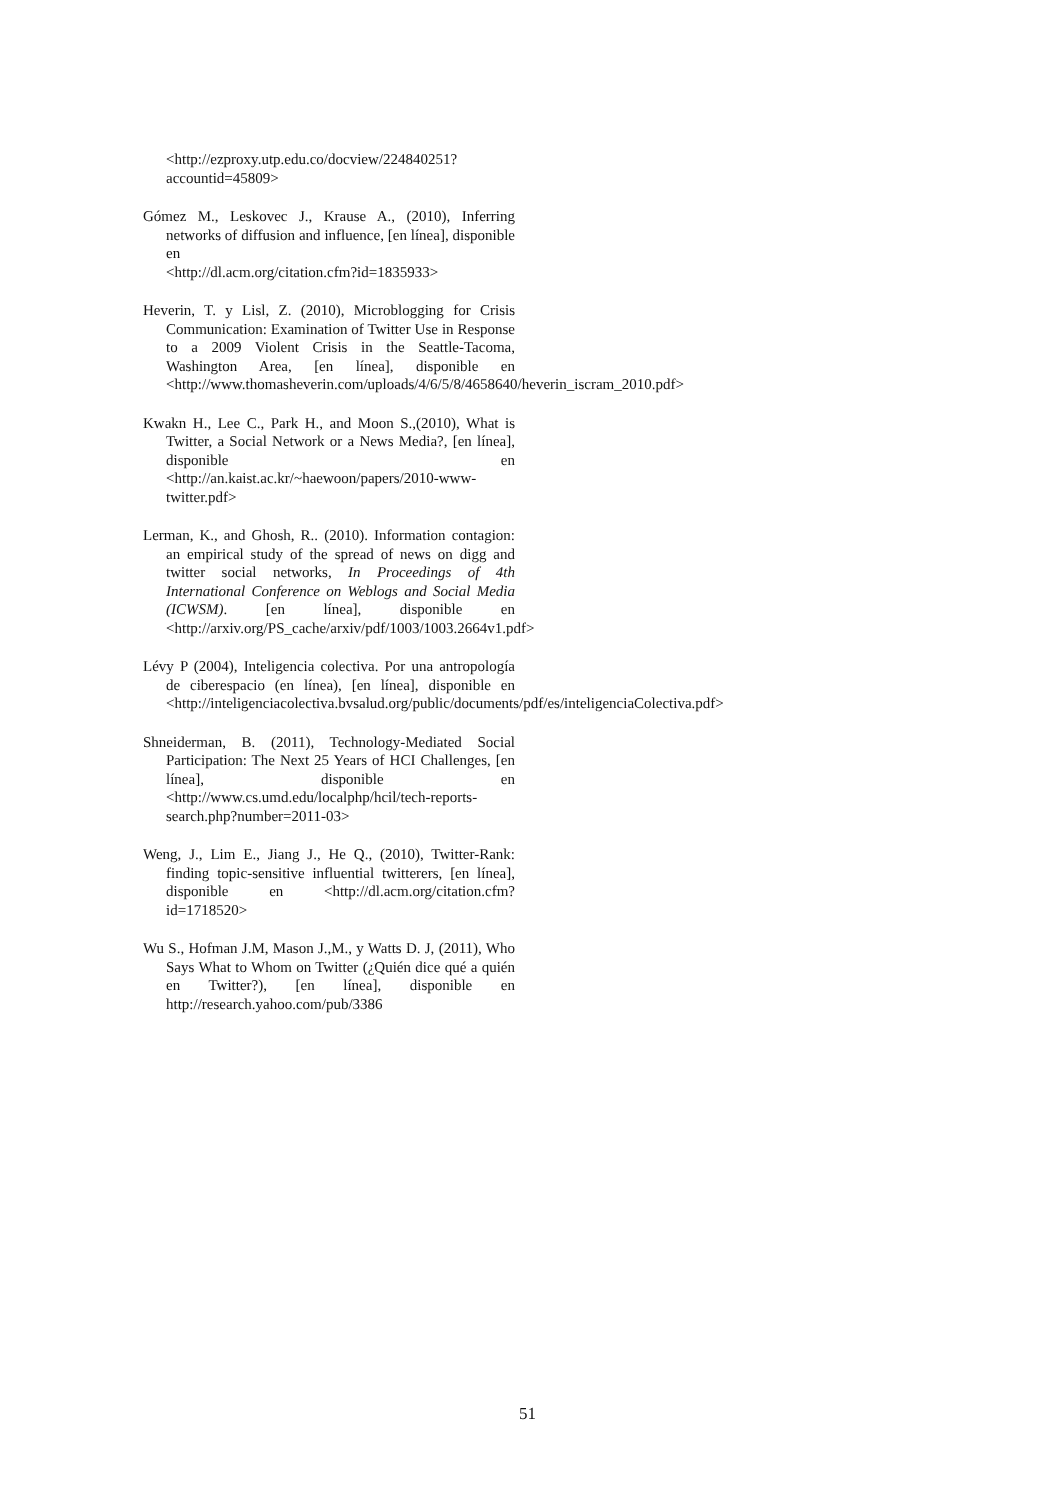<http://ezproxy.utp.edu.co/docview/224840251?accountid=45809>
Gómez M., Leskovec J., Krause A., (2010), Inferring networks of diffusion and influence, [en línea], disponible en
<http://dl.acm.org/citation.cfm?id=1835933>
Heverin, T. y Lisl, Z. (2010), Microblogging for Crisis Communication: Examination of Twitter Use in Response to a 2009 Violent Crisis in the Seattle-Tacoma, Washington Area, [en línea], disponible en <http://www.thomasheverin.com/uploads/4/6/5/8/4658640/heverin_iscram_2010.pdf>
Kwakn H., Lee C., Park H., and Moon S.,(2010), What is Twitter, a Social Network or a News Media?, [en línea], disponible en <http://an.kaist.ac.kr/~haewoon/papers/2010-www-twitter.pdf>
Lerman, K., and Ghosh, R.. (2010). Information contagion: an empirical study of the spread of news on digg and twitter social networks, In Proceedings of 4th International Conference on Weblogs and Social Media (ICWSM). [en línea], disponible en <http://arxiv.org/PS_cache/arxiv/pdf/1003/1003.2664v1.pdf>
Lévy P (2004), Inteligencia colectiva. Por una antropología de ciberespacio (en línea), [en línea], disponible en <http://inteligenciacolectiva.bvsalud.org/public/documents/pdf/es/inteligenciaColectiva.pdf>
Shneiderman, B. (2011), Technology-Mediated Social Participation: The Next 25 Years of HCI Challenges, [en línea], disponible en <http://www.cs.umd.edu/localphp/hcil/tech-reports-search.php?number=2011-03>
Weng, J., Lim E., Jiang J., He Q., (2010), Twitter-Rank: finding topic-sensitive influential twitterers, [en línea], disponible en <http://dl.acm.org/citation.cfm?id=1718520>
Wu S., Hofman J.M, Mason J.,M., y Watts D. J, (2011), Who Says What to Whom on Twitter (¿Quién dice qué a quién en Twitter?), [en línea], disponible en http://research.yahoo.com/pub/3386
51